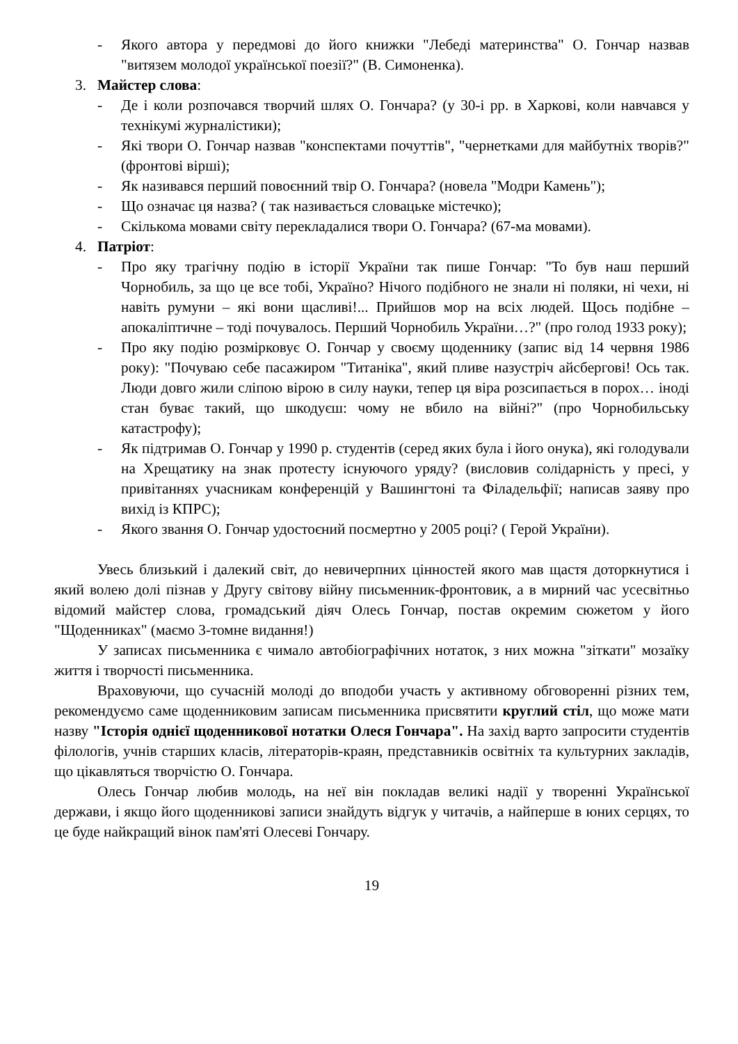- Якого автора у передмові до його книжки "Лебеді материнства" О. Гончар назвав "витязем молодої української поезії?" (В. Симоненка).
3. Майстер слова:
- Де і коли розпочався творчий шлях О. Гончара? (у 30-і рр. в Харкові, коли навчався у технікумі журналістики);
- Які твори О. Гончар назвав "конспектами почуттів", "чернетками для майбутніх творів?" (фронтові вірші);
- Як називався перший повоєнний твір О. Гончара? (новела "Модри Камень");
- Що означає ця назва? ( так називається словацьке містечко);
- Скількома мовами світу перекладалися твори О. Гончара? (67-ма мовами).
4. Патріот:
- Про яку трагічну подію в історії України так пише Гончар: "То був наш перший Чорнобиль, за що це все тобі, Україно? Нічого подібного не знали ні поляки, ні чехи, ні навіть румуни – які вони щасливі!... Прийшов мор на всіх людей. Щось подібне – апокаліптичне – тоді почувалось. Перший Чорнобиль України…?" (про голод 1933 року);
- Про яку подію розмірковує О. Гончар у своєму щоденнику (запис від 14 червня 1986 року): "Почуваю себе пасажиром "Титаніка", який пливе назустріч айсбергові! Ось так. Люди довго жили сліпою вірою в силу науки, тепер ця віра розсипається в порох… іноді стан буває такий, що шкодуєш: чому не вбило на війні?" (про Чорнобильську катастрофу);
- Як підтримав О. Гончар у 1990 р. студентів (серед яких була і його онука), які голодували на Хрещатику на знак протесту існуючого уряду? (висловив солідарність у пресі, у привітаннях учасникам конференцій у Вашингтоні та Філадельфії; написав заяву про вихід із КПРС);
- Якого звання О. Гончар удостоєний посмертно у 2005 році? ( Герой України).
Увесь близький і далекий світ, до невичерпних цінностей якого мав щастя доторкнутися і який волею долі пізнав у Другу світову війну письменник-фронтовик, а в мирний час усесвітньо відомий майстер слова, громадський діяч Олесь Гончар, постав окремим сюжетом у його "Щоденниках" (маємо 3-томне видання!)
У записах письменника є чимало автобіографічних нотаток, з них можна "зіткати" мозаїку життя і творчості письменника.
Враховуючи, що сучасній молоді до вподоби участь у активному обговоренні різних тем, рекомендуємо саме щоденниковим записам письменника присвятити круглий стіл, що може мати назву "Історія однієї щоденникової нотатки Олеся Гончара". На захід варто запросити студентів філологів, учнів старших класів, літераторів-краян, представників освітніх та культурних закладів, що цікавляться творчістю О. Гончара.
Олесь Гончар любив молодь, на неї він покладав великі надії у творенні Української держави, і якщо його щоденникові записи знайдуть відгук у читачів, а найперше в юних серцях, то це буде найкращий вінок пам'яті Олесеві Гончару.
19